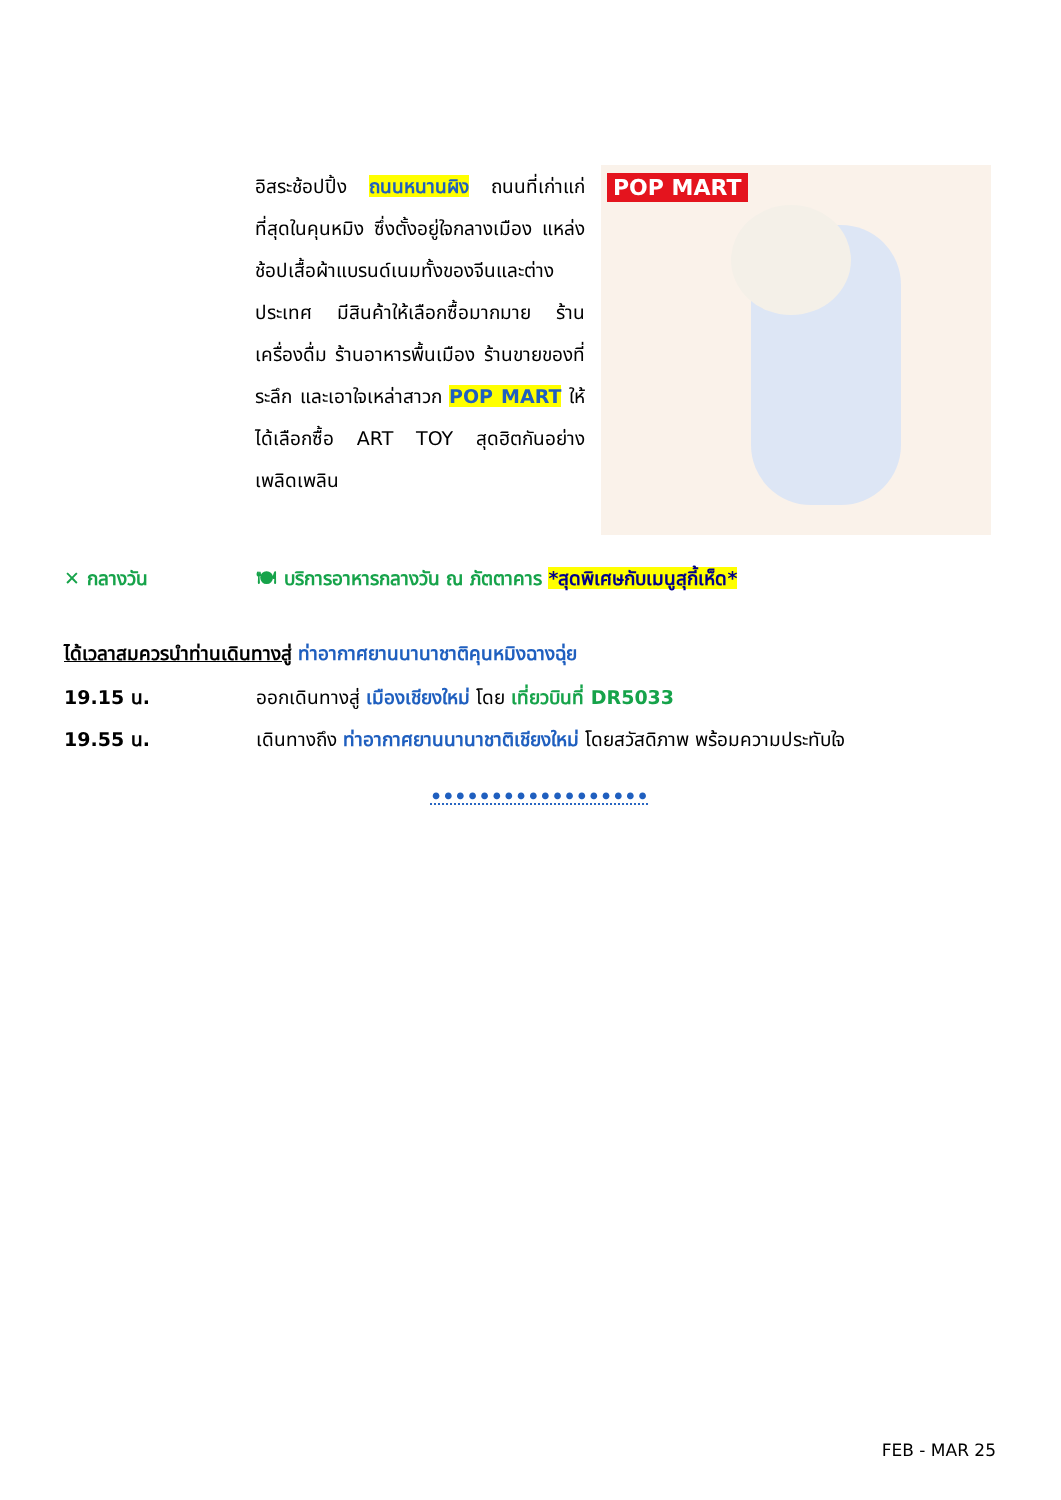อิสระช้อปปิ้ง ถนนหนานผิง ถนนที่เก่าแก่ที่สุดในคุนหมิง ซึ่งตั้งอยู่ใจกลางเมือง แหล่งช้อปเสื้อผ้าแบรนด์เนมทั้งของจีนและต่างประเทศ มีสินค้าให้เลือกซื้อมากมาย ร้านเครื่องดื่ม ร้านอาหารพื้นเมือง ร้านขายของที่ระลึก และเอาใจเหล่าสาวก POP MART ให้ได้เลือกซื้อ ART TOY สุดฮิตกันอย่างเพลิดเพลิน
POP MART
✕ กลางวัน 🍽 บริการอาหารกลางวัน ณ ภัตตาคาร *สุดพิเศษกับเมนูสุกี้เห็ด*
ได้เวลาสมควรนำท่านเดินทางสู่ ท่าอากาศยานนานาชาติคุนหมิงฉางฉุ่ย
19.15 น. ออกเดินทางสู่ เมืองเชียงใหม่ โดย เที่ยวบินที่ DR5033
19.55 น. เดินทางถึง ท่าอากาศยานนานาชาติเชียงใหม่ โดยสวัสดิภาพ พร้อมความประทับใจ
••••••••••••••••••
FEB - MAR 25